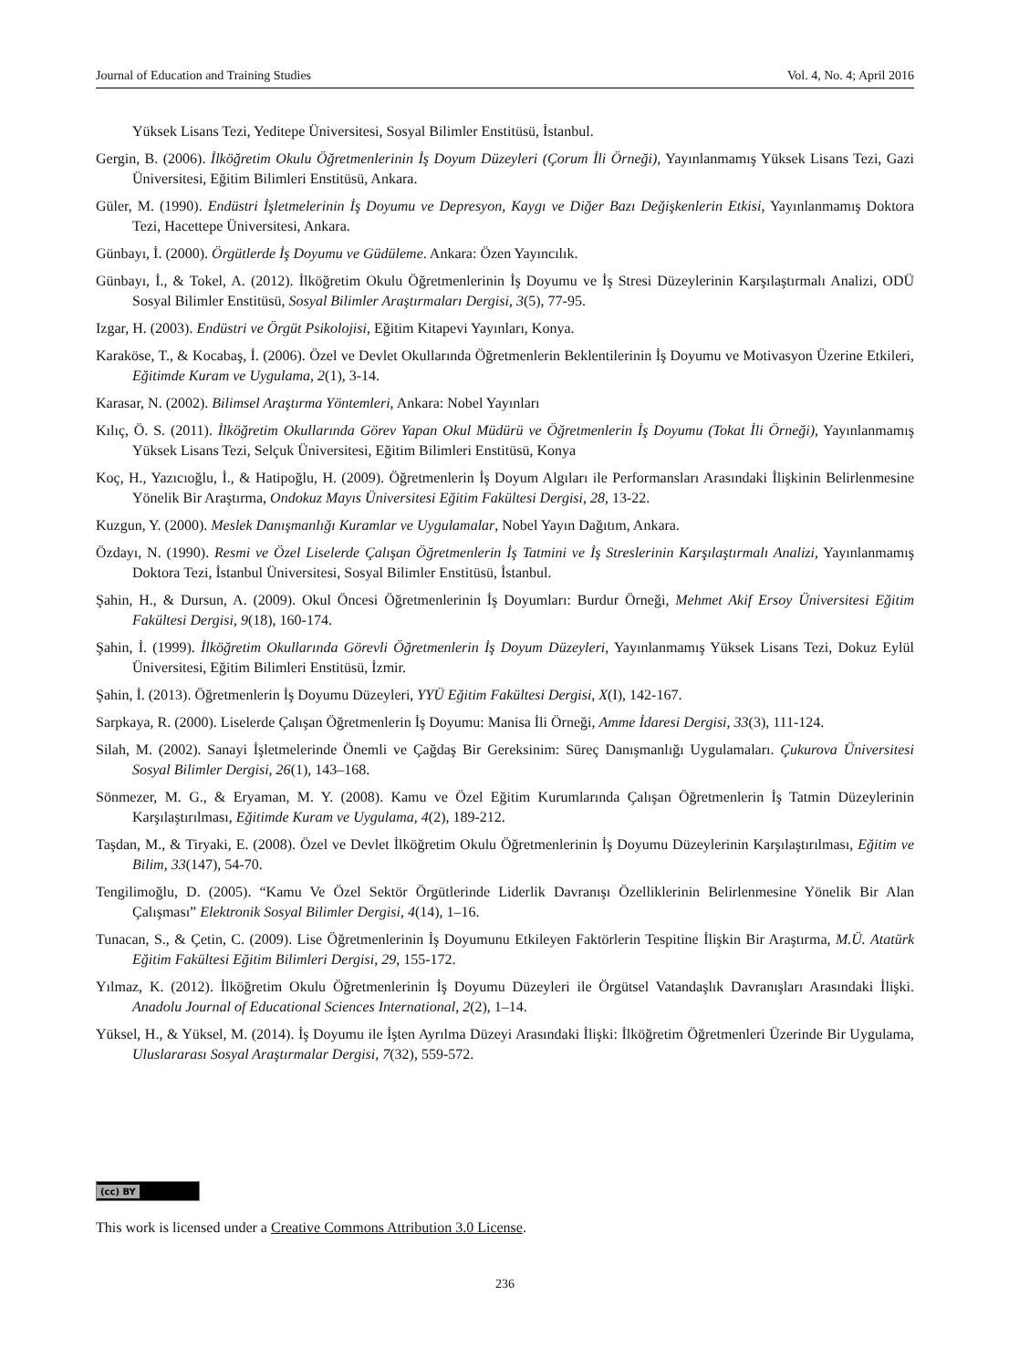Journal of Education and Training Studies Vol. 4, No. 4; April 2016
Yüksek Lisans Tezi, Yeditepe Üniversitesi, Sosyal Bilimler Enstitüsü, İstanbul.
Gergin, B. (2006). İlköğretim Okulu Öğretmenlerinin İş Doyum Düzeyleri (Çorum İli Örneği), Yayınlanmamış Yüksek Lisans Tezi, Gazi Üniversitesi, Eğitim Bilimleri Enstitüsü, Ankara.
Güler, M. (1990). Endüstri İşletmelerinin İş Doyumu ve Depresyon, Kaygı ve Diğer Bazı Değişkenlerin Etkisi, Yayınlanmamış Doktora Tezi, Hacettepe Üniversitesi, Ankara.
Günbayı, İ. (2000). Örgütlerde İş Doyumu ve Güdüleme. Ankara: Özen Yayıncılık.
Günbayı, İ., & Tokel, A. (2012). İlköğretim Okulu Öğretmenlerinin İş Doyumu ve İş Stresi Düzeylerinin Karşılaştırmalı Analizi, ODÜ Sosyal Bilimler Enstitüsü, Sosyal Bilimler Araştırmaları Dergisi, 3(5), 77-95.
Izgar, H. (2003). Endüstri ve Örgüt Psikolojisi, Eğitim Kitapevi Yayınları, Konya.
Karaköse, T., & Kocabaş, İ. (2006). Özel ve Devlet Okullarında Öğretmenlerin Beklentilerinin İş Doyumu ve Motivasyon Üzerine Etkileri, Eğitimde Kuram ve Uygulama, 2(1), 3-14.
Karasar, N. (2002). Bilimsel Araştırma Yöntemleri, Ankara: Nobel Yayınları
Kılıç, Ö. S. (2011). İlköğretim Okullarında Görev Yapan Okul Müdürü ve Öğretmenlerin İş Doyumu (Tokat İli Örneği), Yayınlanmamış Yüksek Lisans Tezi, Selçuk Üniversitesi, Eğitim Bilimleri Enstitüsü, Konya
Koç, H., Yazıcıoğlu, İ., & Hatipoğlu, H. (2009). Öğretmenlerin İş Doyum Algıları ile Performansları Arasındaki İlişkinin Belirlenmesine Yönelik Bir Araştırma, Ondokuz Mayıs Üniversitesi Eğitim Fakültesi Dergisi, 28, 13-22.
Kuzgun, Y. (2000). Meslek Danışmanlığı Kuramlar ve Uygulamalar, Nobel Yayın Dağıtım, Ankara.
Özdayı, N. (1990). Resmi ve Özel Liselerde Çalışan Öğretmenlerin İş Tatmini ve İş Streslerinin Karşılaştırmalı Analizi, Yayınlanmamış Doktora Tezi, İstanbul Üniversitesi, Sosyal Bilimler Enstitüsü, İstanbul.
Şahin, H., & Dursun, A. (2009). Okul Öncesi Öğretmenlerinin İş Doyumları: Burdur Örneği, Mehmet Akif Ersoy Üniversitesi Eğitim Fakültesi Dergisi, 9(18), 160-174.
Şahin, İ. (1999). İlköğretim Okullarında Görevli Öğretmenlerin İş Doyum Düzeyleri, Yayınlanmamış Yüksek Lisans Tezi, Dokuz Eylül Üniversitesi, Eğitim Bilimleri Enstitüsü, İzmir.
Şahin, İ. (2013). Öğretmenlerin İş Doyumu Düzeyleri, YYÜ Eğitim Fakültesi Dergisi, X(I), 142-167.
Sarpkaya, R. (2000). Liselerde Çalışan Öğretmenlerin İş Doyumu: Manisa İli Örneği, Amme İdaresi Dergisi, 33(3), 111-124.
Silah, M. (2002). Sanayi İşletmelerinde Önemli ve Çağdaş Bir Gereksinim: Süreç Danışmanlığı Uygulamaları. Çukurova Üniversitesi Sosyal Bilimler Dergisi, 26(1), 143–168.
Sönmezer, M. G., & Eryaman, M. Y. (2008). Kamu ve Özel Eğitim Kurumlarında Çalışan Öğretmenlerin İş Tatmin Düzeylerinin Karşılaştırılması, Eğitimde Kuram ve Uygulama, 4(2), 189-212.
Taşdan, M., & Tiryaki, E. (2008). Özel ve Devlet İlköğretim Okulu Öğretmenlerinin İş Doyumu Düzeylerinin Karşılaştırılması, Eğitim ve Bilim, 33(147), 54-70.
Tengilimoğlu, D. (2005). “Kamu Ve Özel Sektör Örgütlerinde Liderlik Davranışı Özelliklerinin Belirlenmesine Yönelik Bir Alan Çalışması” Elektronik Sosyal Bilimler Dergisi, 4(14), 1–16.
Tunacan, S., & Çetin, C. (2009). Lise Öğretmenlerinin İş Doyumunu Etkileyen Faktörlerin Tespitine İlişkin Bir Araştırma, M.Ü. Atatürk Eğitim Fakültesi Eğitim Bilimleri Dergisi, 29, 155-172.
Yılmaz, K. (2012). İlköğretim Okulu Öğretmenlerinin İş Doyumu Düzeyleri ile Örgütsel Vatandaşlık Davranışları Arasındaki İlişki. Anadolu Journal of Educational Sciences International, 2(2), 1–14.
Yüksel, H., & Yüksel, M. (2014). İş Doyumu ile İşten Ayrılma Düzeyi Arasındaki İlişki: İlköğretim Öğretmenleri Üzerinde Bir Uygulama, Uluslararası Sosyal Araştırmalar Dergisi, 7(32), 559-572.
(cc) BY
This work is licensed under a Creative Commons Attribution 3.0 License.
236